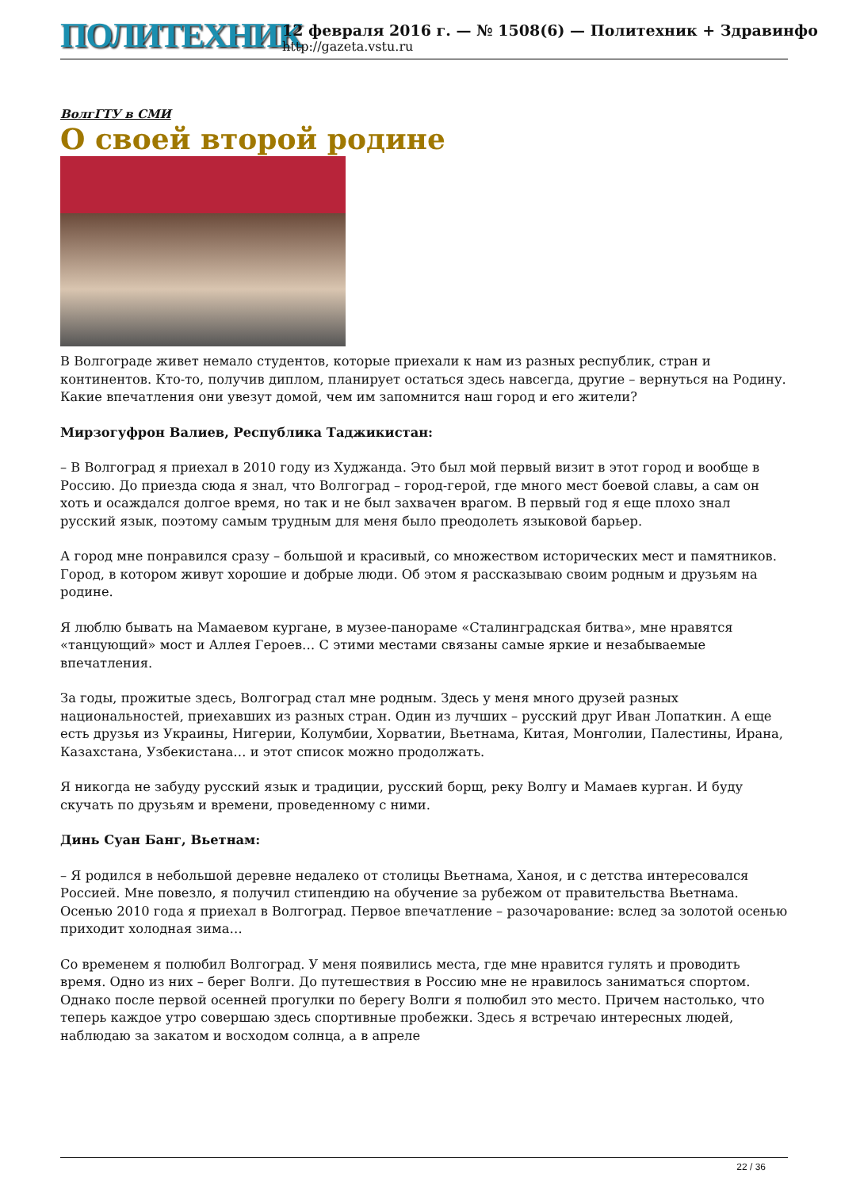ПОЛИТЕХНИК
12 февраля 2016 г. — № 1508(6) — Политехник + Здравинфо
http://gazeta.vstu.ru
ВолгГТУ в СМИ
О своей второй родине
В Волгограде живет немало студентов, которые приехали к нам из разных республик, стран и континентов. Кто-то, получив диплом, планирует остаться здесь навсегда, другие – вернуться на Родину. Какие впечатления они увезут домой, чем им запомнится наш город и его жители?
Мирзогуфрон Валиев, Республика Таджикистан:
– В Волгоград я приехал в 2010 году из Худжанда. Это был мой первый визит в этот город и вообще в Россию. До приезда сюда я знал, что Волгоград – город-герой, где много мест боевой славы, а сам он хоть и осаждался долгое время, но так и не был захвачен врагом. В первый год я еще плохо знал русский язык, поэтому самым трудным для меня было преодолеть языковой барьер.
А город мне понравился сразу – большой и красивый, со множеством исторических мест и памятников. Город, в котором живут хорошие и добрые люди. Об этом я рассказываю своим родным и друзьям на родине.
Я люблю бывать на Мамаевом кургане, в музее-панораме «Сталинградская битва», мне нравятся «танцующий» мост и Аллея Героев… С этими местами связаны самые яркие и незабываемые впечатления.
За годы, прожитые здесь, Волгоград стал мне родным. Здесь у меня много друзей разных национальностей, приехавших из разных стран. Один из лучших – русский друг Иван Лопаткин. А еще есть друзья из Украины, Нигерии, Колумбии, Хорватии, Вьетнама, Китая, Монголии, Палестины, Ирана, Казахстана, Узбекистана… и этот список можно продолжать.
Я никогда не забуду русский язык и традиции, русский борщ, реку Волгу и Мамаев курган. И буду скучать по друзьям и времени, проведенному с ними.
Динь Суан Банг, Вьетнам:
– Я родился в небольшой деревне недалеко от столицы Вьетнама, Ханоя, и с детства интересовался Россией. Мне повезло, я получил стипендию на обучение за рубежом от правительства Вьетнама. Осенью 2010 года я приехал в Волгоград. Первое впечатление – разочарование: вслед за золотой осенью приходит холодная зима…
Со временем я полюбил Волгоград. У меня появились места, где мне нравится гулять и проводить время. Одно из них – берег Волги. До путешествия в Россию мне не нравилось заниматься спортом. Однако после первой осенней прогулки по берегу Волги я полюбил это место. Причем настолько, что теперь каждое утро совершаю здесь спортивные пробежки. Здесь я встречаю интересных людей, наблюдаю за закатом и восходом солнца, а в апреле
22 / 36